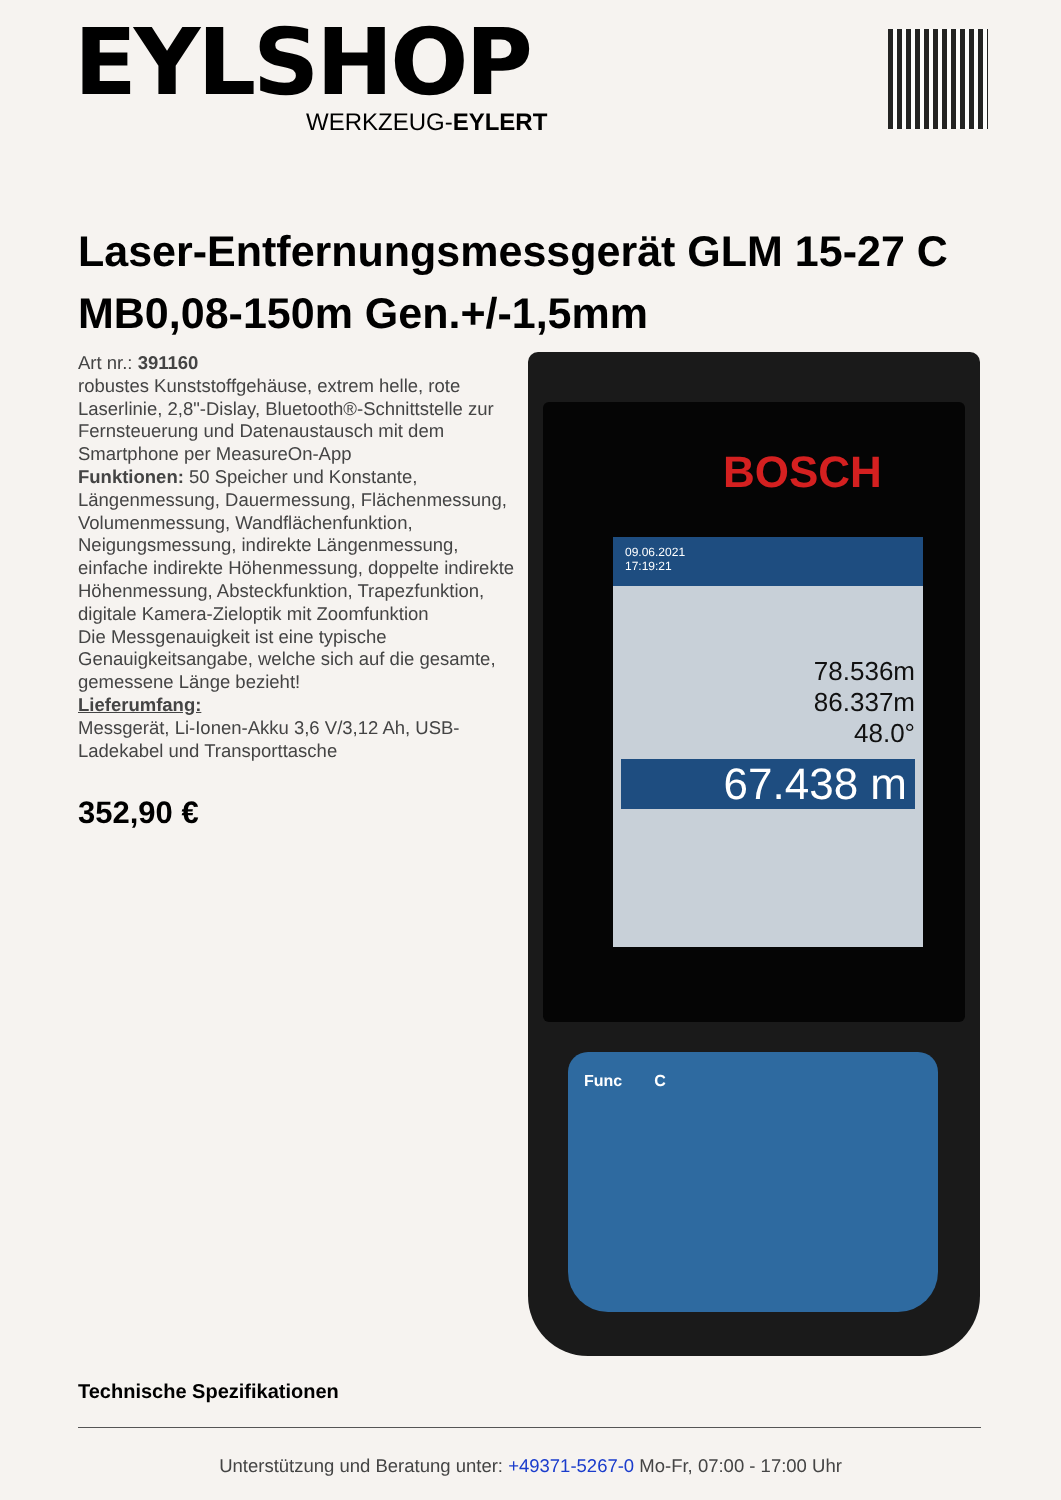EYLSHOP
WERKZEUG-EYLERT
Laser-Entfernungsmessgerät GLM 15-27 C MB0,08-150m Gen.+/-1,5mm
Art nr.: 391160
robustes Kunststoffgehäuse, extrem helle, rote Laserlinie, 2,8"-Dislay, Bluetooth®-Schnittstelle zur Fernsteuerung und Datenaustausch mit dem Smartphone per MeasureOn-App
Funktionen: 50 Speicher und Konstante, Längenmessung, Dauermessung, Flächenmessung, Volumenmessung, Wandflächenfunktion, Neigungsmessung, indirekte Längenmessung, einfache indirekte Höhenmessung, doppelte indirekte Höhenmessung, Absteckfunktion, Trapezfunktion, digitale Kamera-Zieloptik mit Zoomfunktion
Die Messgenauigkeit ist eine typische Genauigkeitsangabe, welche sich auf die gesamte, gemessene Länge bezieht!
Lieferumfang:
Messgerät, Li-Ionen-Akku 3,6 V/3,12 Ah, USB-Ladekabel und Transporttasche
352,90 €
BOSCH
09.06.2021
17:19:21
78.536m
86.337m
48.0°
67.438 m
Func C
Technische Spezifikationen
Unterstützung und Beratung unter: +49371-5267-0 Mo-Fr, 07:00 - 17:00 Uhr